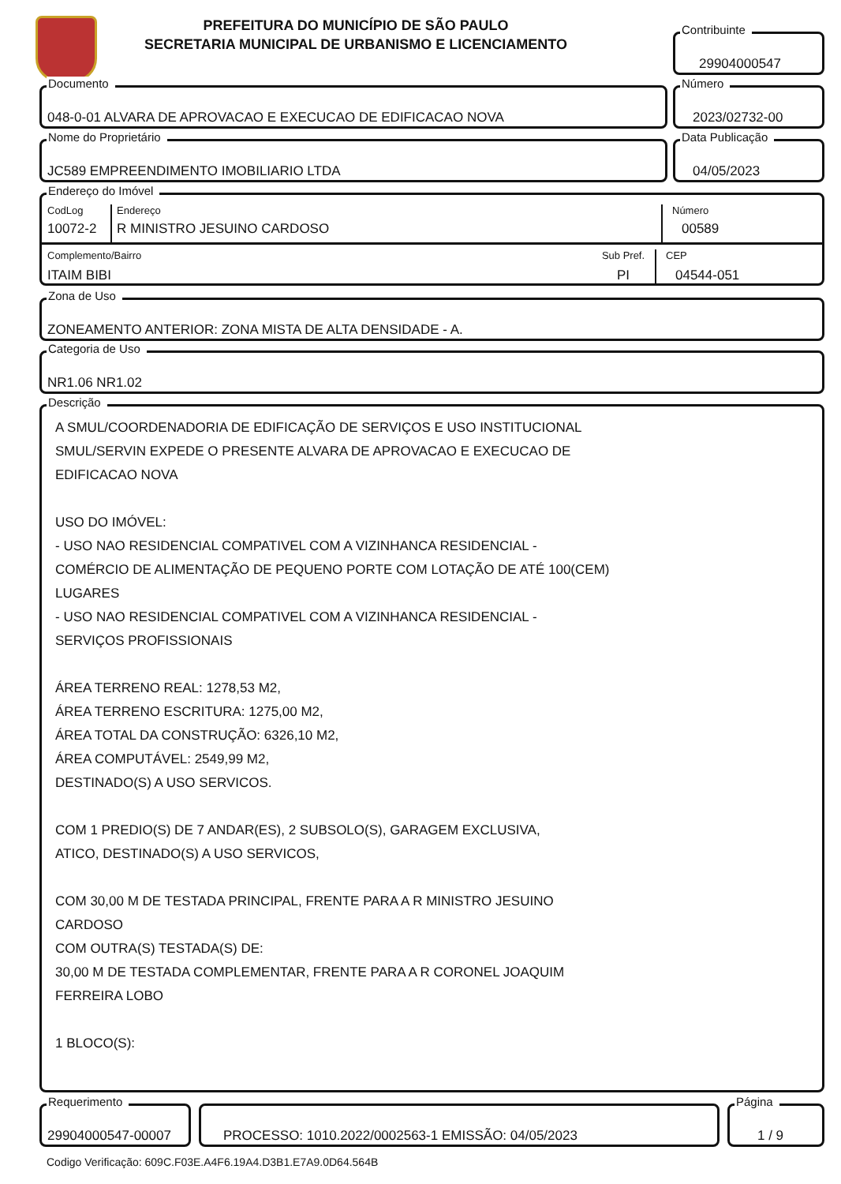PREFEITURA DO MUNICÍPIO DE SÃO PAULO
SECRETARIA MUNICIPAL DE URBANISMO E LICENCIAMENTO
Contribuinte
29904000547
Documento
048-0-01 ALVARA DE APROVACAO E EXECUCAO DE EDIFICACAO NOVA
Número
2023/02732-00
Nome do Proprietário
JC589 EMPREENDIMENTO IMOBILIARIO LTDA
Data Publicação
04/05/2023
Endereço do Imóvel
CodLog
10072-2
Endereço
R MINISTRO JESUINO CARDOSO
Número
00589
Complemento/Bairro
ITAIM BIBI
Sub Pref.
PI
CEP
04544-051
Zona de Uso
ZONEAMENTO ANTERIOR: ZONA MISTA DE ALTA DENSIDADE - A.
Categoria de Uso
NR1.06 NR1.02
Descrição
A SMUL/COORDENADORIA DE EDIFICAÇÃO DE SERVIÇOS E USO INSTITUCIONAL
SMUL/SERVIN EXPEDE O PRESENTE ALVARA DE APROVACAO E EXECUCAO DE
EDIFICACAO NOVA
USO DO IMÓVEL:
- USO NAO RESIDENCIAL COMPATIVEL COM A VIZINHANCA RESIDENCIAL -
COMÉRCIO DE ALIMENTAÇÃO DE PEQUENO PORTE COM LOTAÇÃO DE ATÉ 100(CEM)
LUGARES
- USO NAO RESIDENCIAL COMPATIVEL COM A VIZINHANCA RESIDENCIAL -
SERVIÇOS PROFISSIONAIS
ÁREA TERRENO REAL: 1278,53 M2,
ÁREA TERRENO ESCRITURA: 1275,00 M2,
ÁREA TOTAL DA CONSTRUÇÃO: 6326,10 M2,
ÁREA COMPUTÁVEL: 2549,99 M2,
DESTINADO(S) A USO SERVICOS.
COM 1 PREDIO(S) DE 7 ANDAR(ES), 2 SUBSOLO(S), GARAGEM EXCLUSIVA,
ATICO, DESTINADO(S) A USO SERVICOS,
COM 30,00 M DE TESTADA PRINCIPAL, FRENTE PARA A R MINISTRO JESUINO
CARDOSO
COM OUTRA(S) TESTADA(S) DE:
30,00 M DE TESTADA COMPLEMENTAR, FRENTE PARA A R CORONEL JOAQUIM
FERREIRA LOBO
1 BLOCO(S):
Requerimento
29904000547-00007
PROCESSO: 1010.2022/0002563-1 EMISSÃO: 04/05/2023
Página
1 / 9
Codigo Verificação: 609C.F03E.A4F6.19A4.D3B1.E7A9.0D64.564B